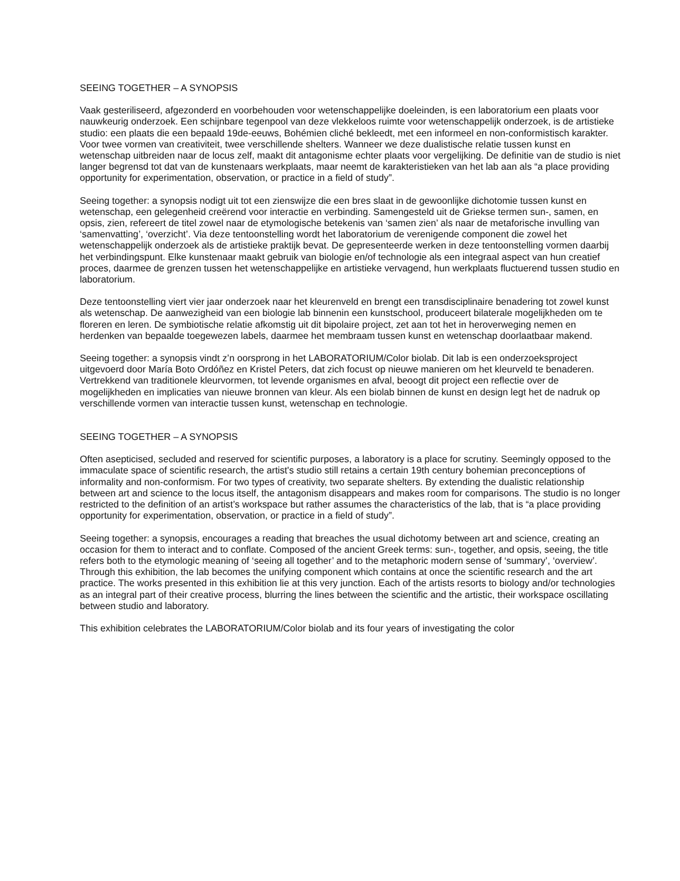SEEING TOGETHER – A SYNOPSIS
Vaak gesteriliseerd, afgezonderd en voorbehouden voor wetenschappelijke doeleinden, is een laboratorium een plaats voor nauwkeurig onderzoek. Een schijnbare tegenpool van deze vlekkeloos ruimte voor wetenschappelijk onderzoek, is de artistieke studio: een plaats die een bepaald 19de-eeuws, Bohémien cliché bekleedt, met een informeel en non-conformistisch karakter. Voor twee vormen van creativiteit, twee verschillende shelters. Wanneer we deze dualistische relatie tussen kunst en wetenschap uitbreiden naar de locus zelf, maakt dit antagonisme echter plaats voor vergelijking. De definitie van de studio is niet langer begrensd tot dat van de kunstenaars werkplaats, maar neemt de karakteristieken van het lab aan als “a place providing opportunity for experimentation, observation, or practice in a field of study”.
Seeing together: a synopsis nodigt uit tot een zienswijze die een bres slaat in de gewoonlijke dichotomie tussen kunst en wetenschap, een gelegenheid creërend voor interactie en verbinding. Samengesteld uit de Griekse termen sun-, samen, en opsis, zien, refereert de titel zowel naar de etymologische betekenis van ‘samen zien’ als naar de metaforische invulling van ‘samenvatting’, ‘overzicht’. Via deze tentoonstelling wordt het laboratorium de verenigende component die zowel het wetenschappelijk onderzoek als de artistieke praktijk bevat. De gepresenteerde werken in deze tentoonstelling vormen daarbij het verbindingspunt. Elke kunstenaar maakt gebruik van biologie en/of technologie als een integraal aspect van hun creatief proces, daarmee de grenzen tussen het wetenschappelijke en artistieke vervagend, hun werkplaats fluctuerend tussen studio en laboratorium.
Deze tentoonstelling viert vier jaar onderzoek naar het kleurenveld en brengt een transdisciplinaire benadering tot zowel kunst als wetenschap. De aanwezigheid van een biologie lab binnenin een kunstschool, produceert bilaterale mogelijkheden om te floreren en leren. De symbiotische relatie afkomstig uit dit bipolaire project, zet aan tot het in heroverweging nemen en herdenken van bepaalde toegewezen labels, daarmee het membraam tussen kunst en wetenschap doorlaatbaar makend.
Seeing together: a synopsis vindt z’n oorsprong in het LABORATORIUM/Color biolab. Dit lab is een onderzoeksproject uitgevoerd door María Boto Ordóñez en Kristel Peters, dat zich focust op nieuwe manieren om het kleurveld te benaderen. Vertrekkend van traditionele kleurvormen, tot levende organismes en afval, beoogt dit project een reflectie over de mogelijkheden en implicaties van nieuwe bronnen van kleur. Als een biolab binnen de kunst en design legt het de nadruk op verschillende vormen van interactie tussen kunst, wetenschap en technologie.
SEEING TOGETHER – A SYNOPSIS
Often asepticised, secluded and reserved for scientific purposes, a laboratory is a place for scrutiny. Seemingly opposed to the immaculate space of scientific research, the artist's studio still retains a certain 19th century bohemian preconceptions of informality and non-conformism. For two types of creativity, two separate shelters. By extending the dualistic relationship between art and science to the locus itself, the antagonism disappears and makes room for comparisons. The studio is no longer restricted to the definition of an artist’s workspace but rather assumes the characteristics of the lab, that is “a place providing opportunity for experimentation, observation, or practice in a field of study”.
Seeing together: a synopsis, encourages a reading that breaches the usual dichotomy between art and science, creating an occasion for them to interact and to conflate. Composed of the ancient Greek terms: sun-, together, and opsis, seeing, the title refers both to the etymologic meaning of ‘seeing all together’ and to the metaphoric modern sense of ‘summary’, ‘overview’. Through this exhibition, the lab becomes the unifying component which contains at once the scientific research and the art practice. The works presented in this exhibition lie at this very junction. Each of the artists resorts to biology and/or technologies as an integral part of their creative process, blurring the lines between the scientific and the artistic, their workspace oscillating between studio and laboratory.
This exhibition celebrates the LABORATORIUM/Color biolab and its four years of investigating the color